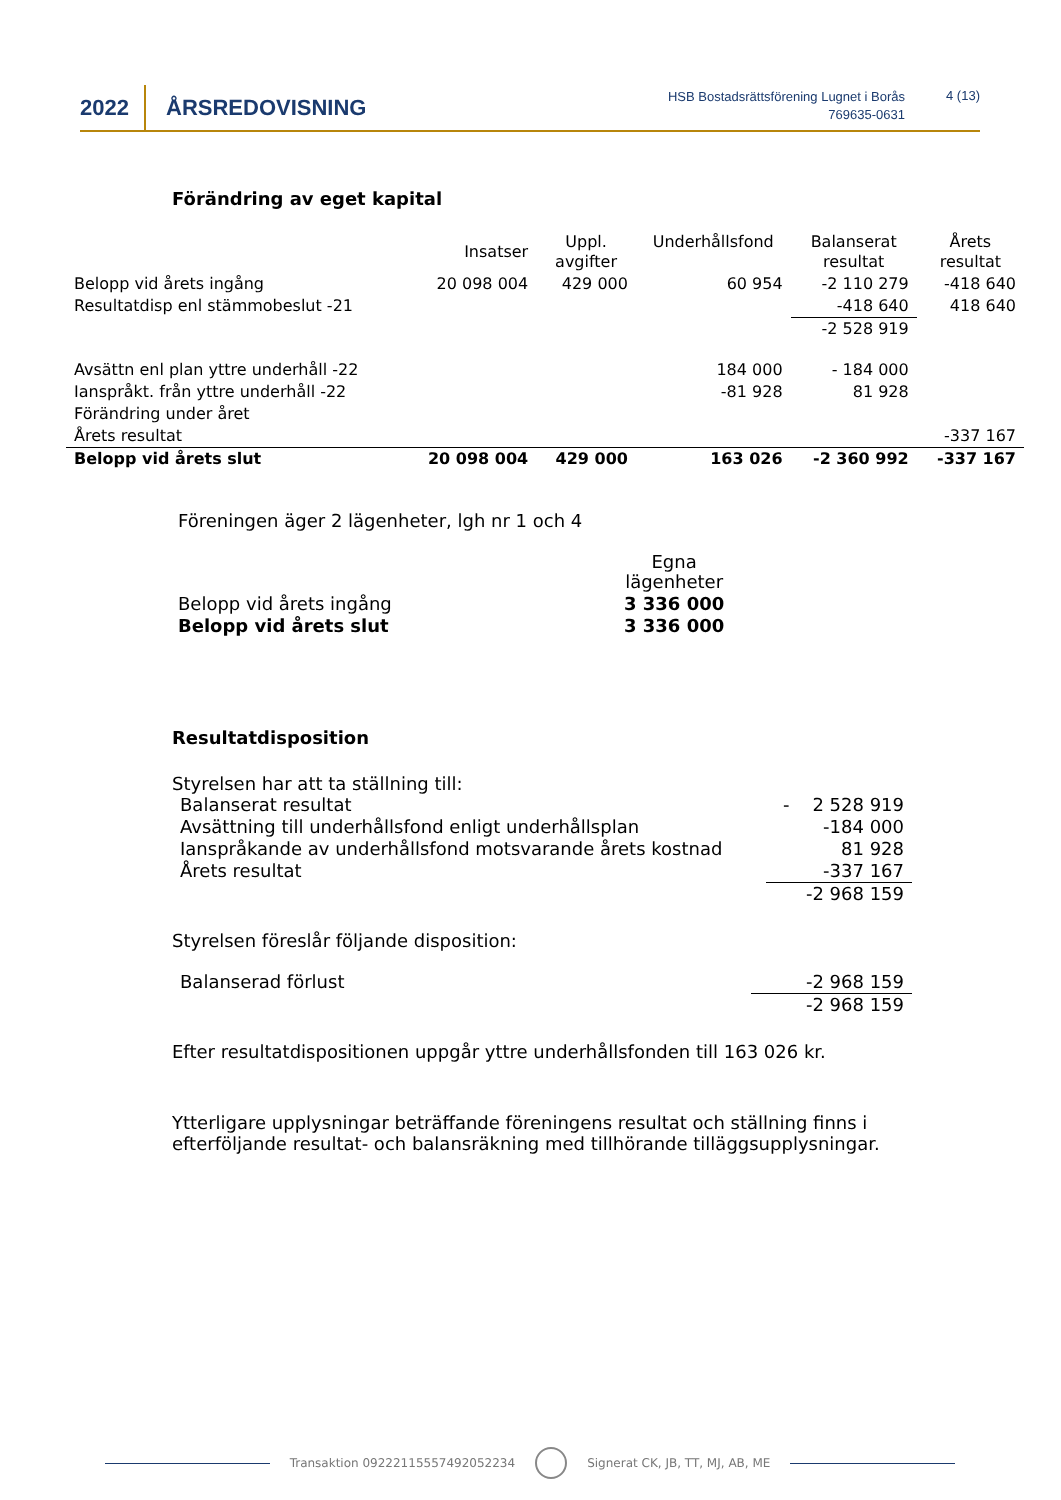2022 ÅRSREDOVISNING
HSB Bostadsrättsförening Lugnet i Borås
769635-0631
4 (13)
Förändring av eget kapital
| | Insatser | Uppl. avgifter | Underhållsfond | Balanserat resultat | Årets resultat |
| Belopp vid årets ingång | 20 098 004 | 429 000 | 60 954 | -2 110 279 | -418 640 |
| Resultatdisp enl stämmobeslut -21 | | | | -418 640 | 418 640 |
| | | | | -2 528 919 | |
| Avsättn enl plan yttre underhåll -22 | | | 184 000 | - 184 000 | |
| Ianspråkt. från yttre underhåll -22 | | | -81 928 | 81 928 | |
| Förändring under året | | | | | |
| Årets resultat | | | | | -337 167 |
| Belopp vid årets slut | 20 098 004 | 429 000 | 163 026 | -2 360 992 | -337 167 |
Föreningen äger 2 lägenheter, lgh nr 1 och 4
| | Egna lägenheter |
| Belopp vid årets ingång | 3 336 000 |
| Belopp vid årets slut | 3 336 000 |
Resultatdisposition
Styrelsen har att ta ställning till:
| Balanserat resultat | - 2 528 919 |
| Avsättning till underhållsfond enligt underhållsplan | -184 000 |
| Ianspråkande av underhållsfond motsvarande årets kostnad | 81 928 |
| Årets resultat | -337 167 |
| | -2 968 159 |
Styrelsen föreslår följande disposition:
| Balanserad förlust | -2 968 159 |
| | -2 968 159 |
Efter resultatdispositionen uppgår yttre underhållsfonden till 163 026 kr.
Ytterligare upplysningar beträffande föreningens resultat och ställning finns i efterföljande resultat- och balansräkning med tillhörande tilläggsupplysningar.
Transaktion 09222115557492052234 Signerat CK, JB, TT, MJ, AB, ME